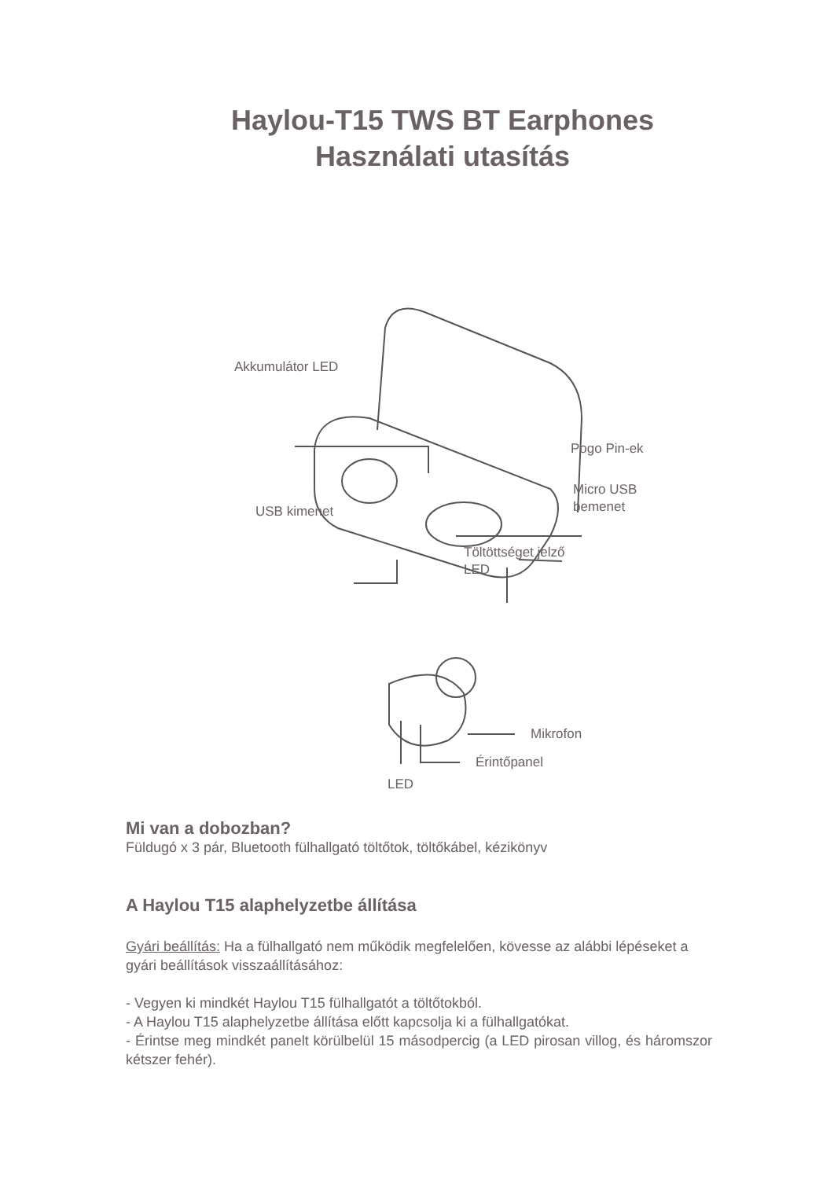Haylou-T15 TWS BT Earphones
Használati utasítás
Akkumulátor LED
Pogo Pin-ek
Micro USB
bemenet
USB kimenet
Töltöttséget jelző
LED
Mikrofon
Érintőpanel
LED
Mi van a dobozban?
Füldugó x 3 pár, Bluetooth fülhallgató töltőtok, töltőkábel, kézikönyv
A Haylou T15 alaphelyzetbe állítása
Gyári beállítás: Ha a fülhallgató nem működik megfelelően, kövesse az alábbi lépéseket a gyári beállítások visszaállításához:
- Vegyen ki mindkét Haylou T15 fülhallgatót a töltőtokból.
- A Haylou T15 alaphelyzetbe állítása előtt kapcsolja ki a fülhallgatókat.
- Érintse meg mindkét panelt körülbelül 15 másodpercig (a LED pirosan villog, és háromszor kétszer fehér).